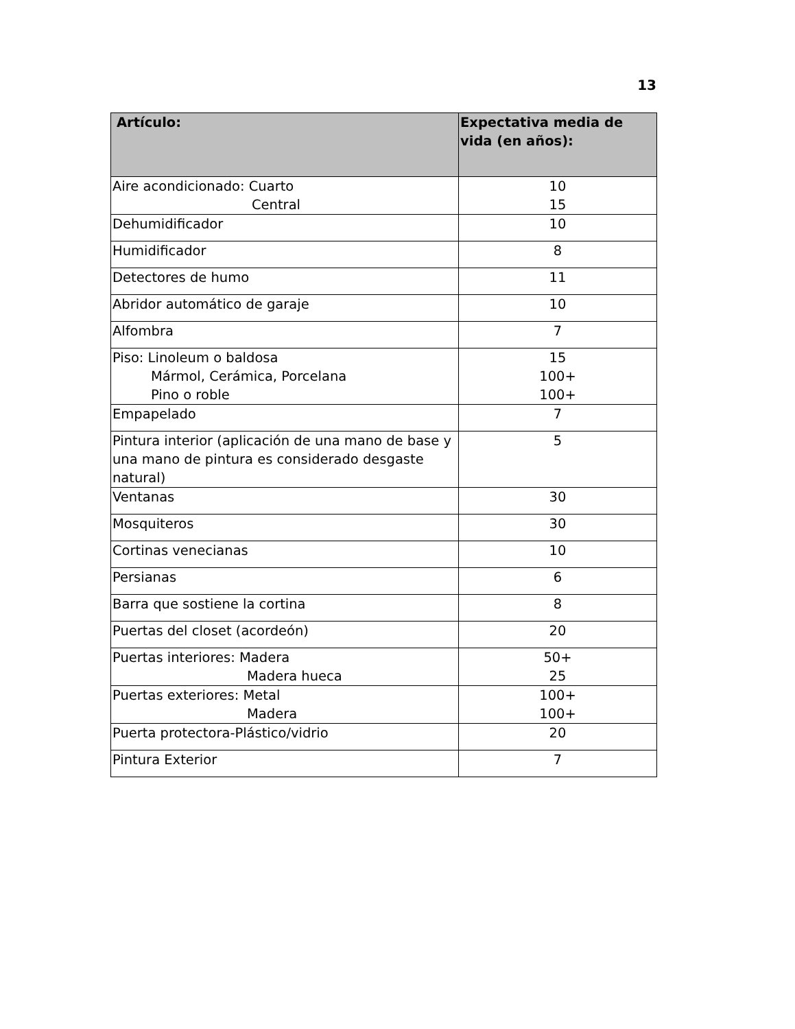13
| Artículo: | Expectativa media de vida (en años): |
| --- | --- |
| Aire acondicionado: Cuarto Central | 10 15 |
| Dehumidificador | 10 |
| Humidificador | 8 |
| Detectores de humo | 11 |
| Abridor automático de garaje | 10 |
| Alfombra | 7 |
| Piso: Linoleum o baldosa Mármol, Cerámica, Porcelana Pino o roble | 15 100+ 100+ |
| Empapelado | 7 |
| Pintura interior (aplicación de una mano de base y una mano de pintura es considerado desgaste natural) | 5 |
| Ventanas | 30 |
| Mosquiteros | 30 |
| Cortinas venecianas | 10 |
| Persianas | 6 |
| Barra que sostiene la cortina | 8 |
| Puertas del closet (acordeón) | 20 |
| Puertas interiores: Madera Madera hueca | 50+ 25 |
| Puertas exteriores: Metal Madera | 100+ 100+ |
| Puerta protectora-Plástico/vidrio | 20 |
| Pintura Exterior | 7 |